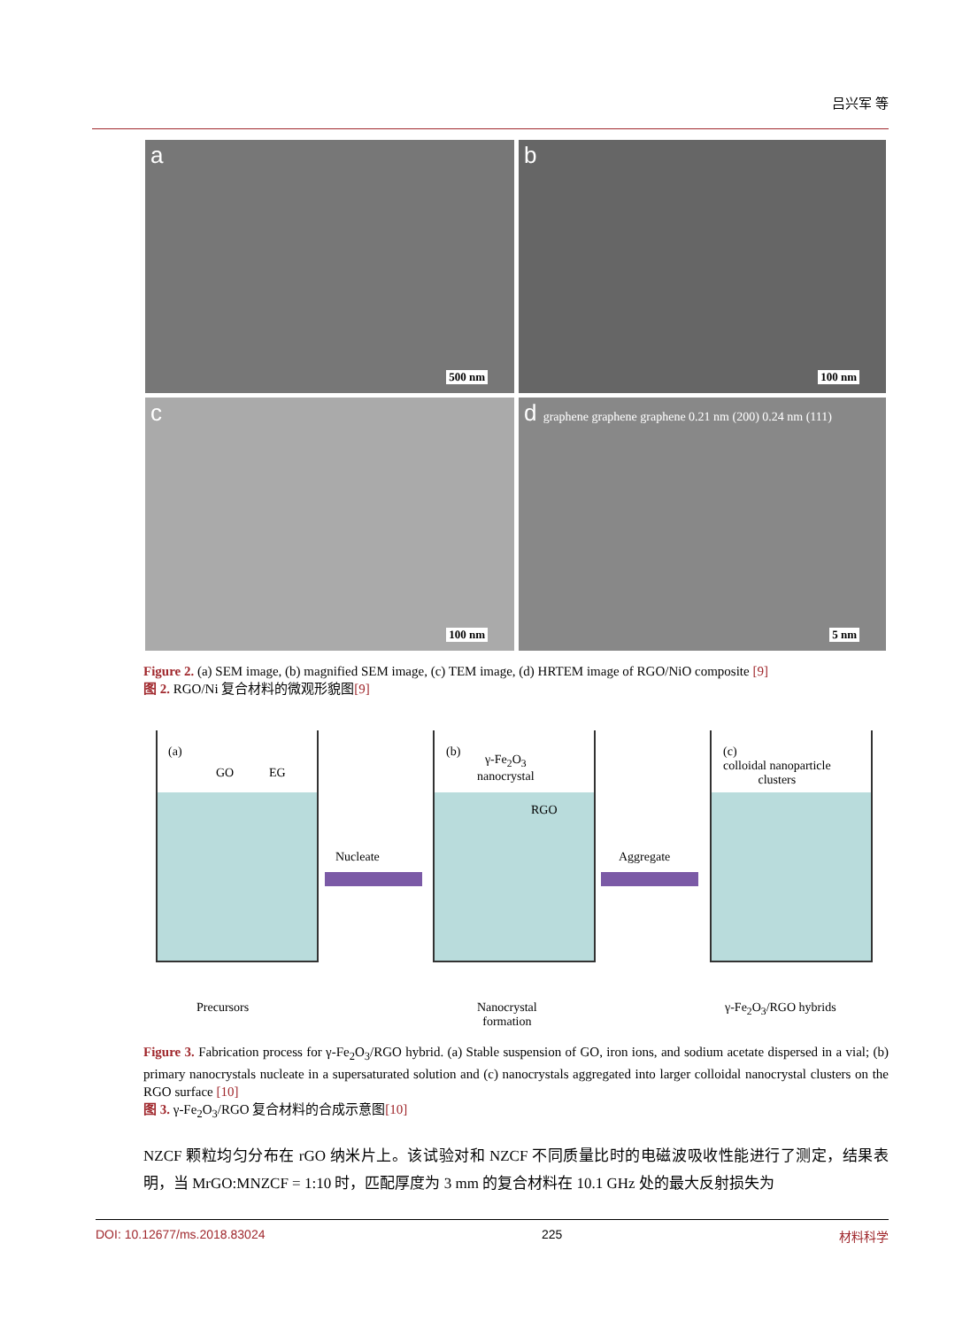吕兴军 等
a
500 nm
b
100 nm
c
100 nm
d graphene graphene graphene 0.21 nm (200) 0.24 nm (111)
5 nm
Figure 2. (a) SEM image, (b) magnified SEM image, (c) TEM image, (d) HRTEM image of RGO/NiO composite [9]
图 2. RGO/Ni 复合材料的微观形貌图[9]
(a)
GO EG
(b)
γ-Fe<sub>2</sub>O<sub>3</sub>
nanocrystal
RGO
(c)
colloidal nanoparticle
clusters
Nucleate Aggregate
Precursors
Nanocrystal
formation
γ-Fe<sub>2</sub>O<sub>3</sub>/RGO hybrids
Figure 3. Fabrication process for γ-Fe<sub>2</sub>O<sub>3</sub>/RGO hybrid. (a) Stable suspension of GO, iron ions, and sodium acetate dispersed in a vial; (b) primary nanocrystals nucleate in a supersaturated solution and (c) nanocrystals aggregated into larger colloidal nanocrystal clusters on the RGO surface [10]
图 3. γ-Fe<sub>2</sub>O<sub>3</sub>/RGO 复合材料的合成示意图[10]
NZCF 颗粒均匀分布在 rGO 纳米片上。该试验对和 NZCF 不同质量比时的电磁波吸收性能进行了测定，结果表明，当 MrGO:MNZCF = 1:10 时，匹配厚度为 3 mm 的复合材料在 10.1 GHz 处的最大反射损失为
DOI: 10.12677/ms.2018.83024 225 材料科学